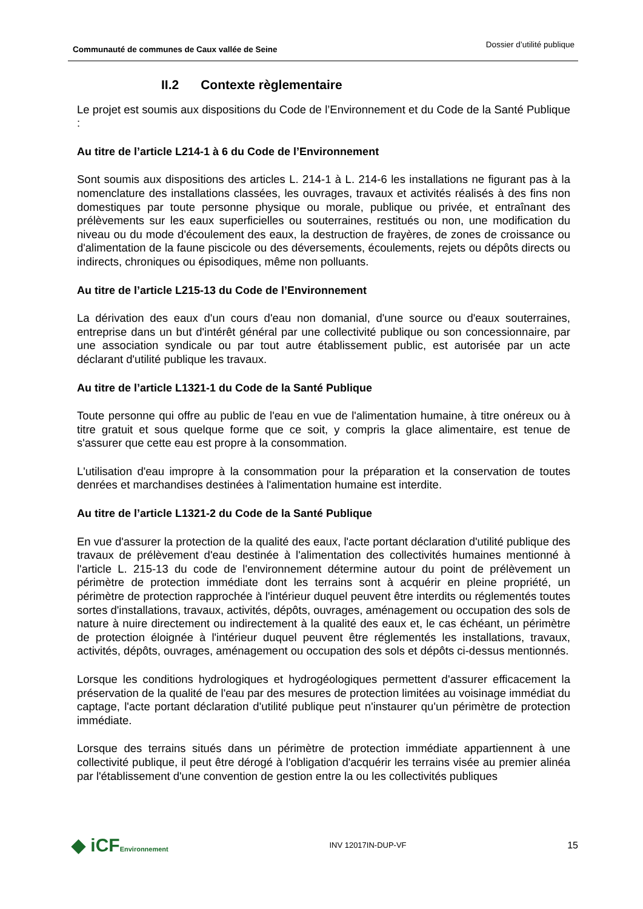Communauté de communes de Caux vallée de Seine
Dossier d’utilité publique
II.2 Contexte règlementaire
Le projet est soumis aux dispositions du Code de l’Environnement et du Code de la Santé Publique :
Au titre de l’article L214-1 à 6 du Code de l’Environnement
Sont soumis aux dispositions des articles L. 214-1 à L. 214-6 les installations ne figurant pas à la nomenclature des installations classées, les ouvrages, travaux et activités réalisés à des fins non domestiques par toute personne physique ou morale, publique ou privée, et entraînant des prélèvements sur les eaux superficielles ou souterraines, restitués ou non, une modification du niveau ou du mode d'écoulement des eaux, la destruction de frayères, de zones de croissance ou d'alimentation de la faune piscicole ou des déversements, écoulements, rejets ou dépôts directs ou indirects, chroniques ou épisodiques, même non polluants.
Au titre de l’article L215-13 du Code de l’Environnement
La dérivation des eaux d'un cours d'eau non domanial, d'une source ou d'eaux souterraines, entreprise dans un but d'intérêt général par une collectivité publique ou son concessionnaire, par une association syndicale ou par tout autre établissement public, est autorisée par un acte déclarant d'utilité publique les travaux.
Au titre de l’article L1321-1 du Code de la Santé Publique
Toute personne qui offre au public de l'eau en vue de l'alimentation humaine, à titre onéreux ou à titre gratuit et sous quelque forme que ce soit, y compris la glace alimentaire, est tenue de s'assurer que cette eau est propre à la consommation.
L'utilisation d'eau impropre à la consommation pour la préparation et la conservation de toutes denrées et marchandises destinées à l'alimentation humaine est interdite.
Au titre de l’article L1321-2 du Code de la Santé Publique
En vue d'assurer la protection de la qualité des eaux, l'acte portant déclaration d'utilité publique des travaux de prélèvement d'eau destinée à l'alimentation des collectivités humaines mentionné à l'article L. 215-13 du code de l'environnement détermine autour du point de prélèvement un périmètre de protection immédiate dont les terrains sont à acquérir en pleine propriété, un périmètre de protection rapprochée à l'intérieur duquel peuvent être interdits ou réglementés toutes sortes d'installations, travaux, activités, dépôts, ouvrages, aménagement ou occupation des sols de nature à nuire directement ou indirectement à la qualité des eaux et, le cas échéant, un périmètre de protection éloignée à l'intérieur duquel peuvent être réglementés les installations, travaux, activités, dépôts, ouvrages, aménagement ou occupation des sols et dépôts ci-dessus mentionnés.
Lorsque les conditions hydrologiques et hydrogéologiques permettent d'assurer efficacement la préservation de la qualité de l'eau par des mesures de protection limitées au voisinage immédiat du captage, l'acte portant déclaration d'utilité publique peut n'instaurer qu'un périmètre de protection immédiate.
Lorsque des terrains situés dans un périmètre de protection immédiate appartiennent à une collectivité publique, il peut être dérogé à l'obligation d'acquérir les terrains visée au premier alinéa par l'établissement d'une convention de gestion entre la ou les collectivités publiques
◆ iCFEnvironnement
INV 12017IN-DUP-VF
15